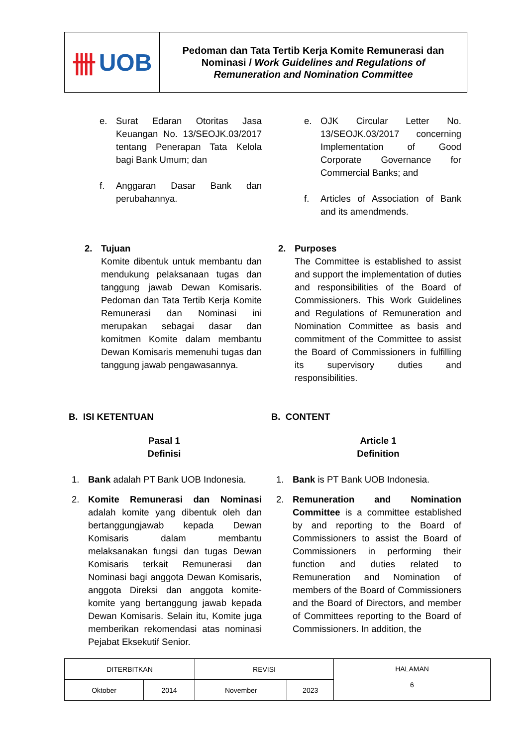卌 UOB
Pedoman dan Tata Tertib Kerja Komite Remunerasi dan
Nominasi / Work Guidelines and Regulations of
Remuneration and Nomination Committee
e. Surat Edaran Otoritas Jasa Keuangan No. 13/SEOJK.03/2017 tentang Penerapan Tata Kelola bagi Bank Umum; dan
f. Anggaran Dasar Bank dan perubahannya.
e. OJK Circular Letter No. 13/SEOJK.03/2017 concerning Implementation of Good Corporate Governance for Commercial Banks; and
f. Articles of Association of Bank and its amendmends.
2. Tujuan
Komite dibentuk untuk membantu dan mendukung pelaksanaan tugas dan tanggung jawab Dewan Komisaris. Pedoman dan Tata Tertib Kerja Komite Remunerasi dan Nominasi ini merupakan sebagai dasar dan komitmen Komite dalam membantu Dewan Komisaris memenuhi tugas dan tanggung jawab pengawasannya.
2. Purposes
The Committee is established to assist and support the implementation of duties and responsibilities of the Board of Commissioners. This Work Guidelines and Regulations of Remuneration and Nomination Committee as basis and commitment of the Committee to assist the Board of Commissioners in fulfilling its supervisory duties and responsibilities.
B. ISI KETENTUAN B. CONTENT
Pasal 1
Definisi
Article 1
Definition
1. Bank adalah PT Bank UOB Indonesia.
2. Komite Remunerasi dan Nominasi adalah komite yang dibentuk oleh dan bertanggungjawab kepada Dewan Komisaris dalam membantu melaksanakan fungsi dan tugas Dewan Komisaris terkait Remunerasi dan Nominasi bagi anggota Dewan Komisaris, anggota Direksi dan anggota komite-komite yang bertanggung jawab kepada Dewan Komisaris. Selain itu, Komite juga memberikan rekomendasi atas nominasi Pejabat Eksekutif Senior.
1. Bank is PT Bank UOB Indonesia.
2. Remuneration and Nomination Committee is a committee established by and reporting to the Board of Commissioners to assist the Board of Commissioners in performing their function and duties related to Remuneration and Nomination of members of the Board of Commissioners and the Board of Directors, and member of Committees reporting to the Board of Commissioners. In addition, the
| DITERBITKAN | | REVISI | | HALAMAN 6 |
| Oktober | 2014 | November | 2023 | |